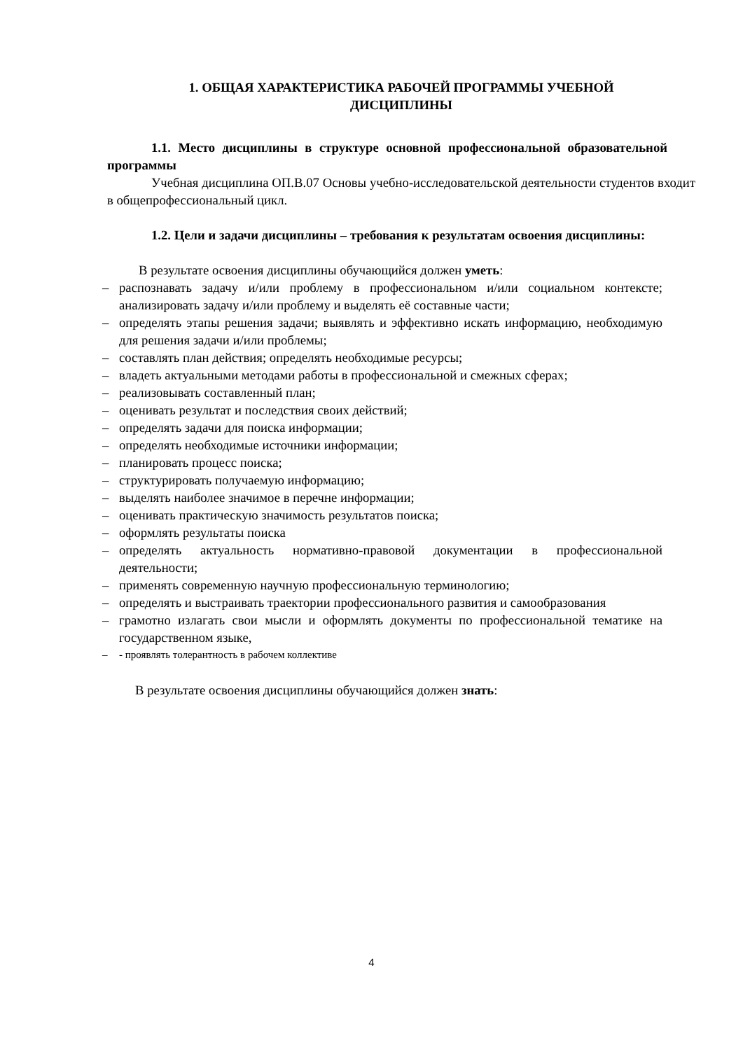1. ОБЩАЯ ХАРАКТЕРИСТИКА РАБОЧЕЙ ПРОГРАММЫ УЧЕБНОЙ
ДИСЦИПЛИНЫ
1.1. Место дисциплины в структуре основной профессиональной образовательной программы
Учебная дисциплина ОП.В.07 Основы учебно-исследовательской деятельности студентов входит в общепрофессиональный цикл.
1.2. Цели и задачи дисциплины – требования к результатам освоения дисциплины:
В результате освоения дисциплины обучающийся должен уметь:
– распознавать задачу и/или проблему в профессиональном и/или социальном контексте; анализировать задачу и/или проблему и выделять её составные части;
– определять этапы решения задачи; выявлять и эффективно искать информацию, необходимую для решения задачи и/или проблемы;
– составлять план действия; определять необходимые ресурсы;
– владеть актуальными методами работы в профессиональной и смежных сферах;
– реализовывать составленный план;
– оценивать результат и последствия своих действий;
– определять задачи для поиска информации;
– определять необходимые источники информации;
– планировать процесс поиска;
– структурировать получаемую информацию;
– выделять наиболее значимое в перечне информации;
– оценивать практическую значимость результатов поиска;
– оформлять результаты поиска
– определять актуальность нормативно-правовой документации в профессиональной деятельности;
– применять современную научную профессиональную терминологию;
– определять и выстраивать траектории профессионального развития и самообразования
– грамотно излагать свои мысли и оформлять документы по профессиональной тематике на государственном языке,
– - проявлять толерантность в рабочем коллективе
В результате освоения дисциплины обучающийся должен знать:
4